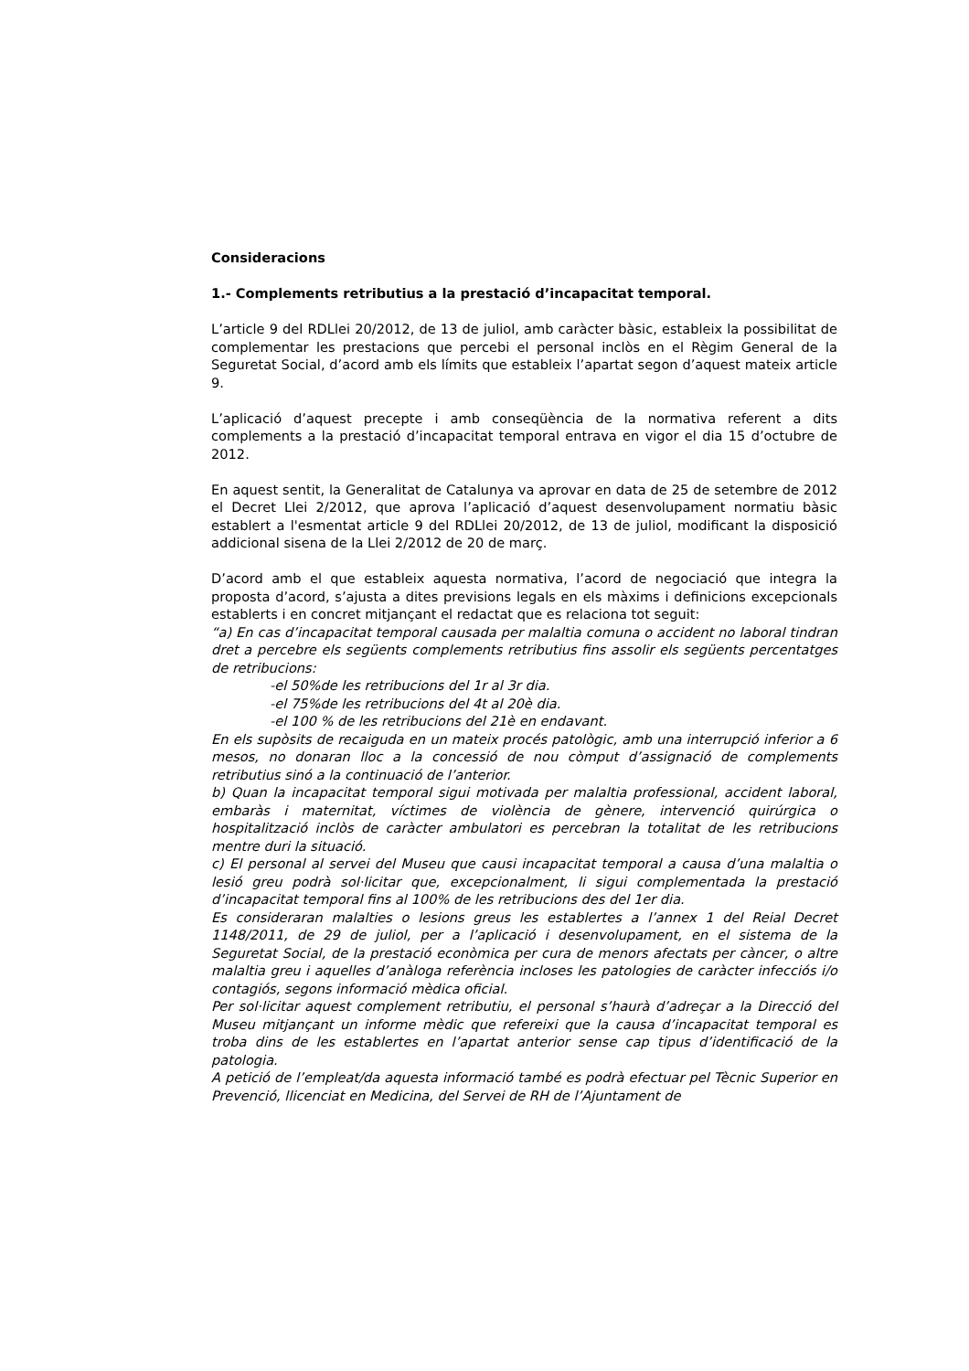Consideracions
1.- Complements retributius a la prestació d’incapacitat temporal.
L’article 9 del RDLlei 20/2012, de 13 de juliol, amb caràcter bàsic, estableix la possibilitat de complementar les prestacions que percebi el personal inclòs en el Règim General de la Seguretat Social, d’acord amb els límits que estableix l’apartat segon d’aquest mateix article 9.
L’aplicació d’aquest precepte i amb conseqüència de la normativa referent a dits complements a la prestació d’incapacitat temporal entrava en vigor el dia 15 d’octubre de 2012.
En aquest sentit, la Generalitat de Catalunya va aprovar en data de 25 de setembre de 2012 el Decret Llei 2/2012, que aprova l’aplicació d’aquest desenvolupament normatiu bàsic establert a l'esmentat article 9 del RDLlei 20/2012, de 13 de juliol, modificant la disposició addicional sisena de la Llei 2/2012 de 20 de març.
D’acord amb el que estableix aquesta normativa, l’acord de negociació que integra la proposta d’acord, s’ajusta a dites previsions legals en els màxims i definicions excepcionals establerts i en concret mitjançant el redactat que es relaciona tot seguit:
“a) En cas d’incapacitat temporal causada per malaltia comuna o accident no laboral tindran dret a percebre els següents complements retributius fins assolir els següents percentatges de retribucions:
-el 50%de les retribucions del 1r al 3r dia.
-el 75%de les retribucions del 4t al 20è dia.
-el 100 % de les retribucions del 21è en endavant.
En els supòsits de recaiguda en un mateix procés patològic, amb una interrupció inferior a 6 mesos, no donaran lloc a la concessió de nou còmput d’assignació de complements retributius sinó a la continuació de l’anterior.
b) Quan la incapacitat temporal sigui motivada per malaltia professional, accident laboral, embaràs i maternitat, víctimes de violència de gènere, intervenció quirúrgica o hospitalització inclòs de caràcter ambulatori es percebran la totalitat de les retribucions mentre duri la situació.
c) El personal al servei del Museu que causi incapacitat temporal a causa d’una malaltia o lesió greu podrà sol·licitar que, excepcionalment, li sigui complementada la prestació d’incapacitat temporal fins al 100% de les retribucions des del 1er dia.
Es consideraran malalties o lesions greus les establertes a l’annex 1 del Reial Decret 1148/2011, de 29 de juliol, per a l’aplicació i desenvolupament, en el sistema de la Seguretat Social, de la prestació econòmica per cura de menors afectats per càncer, o altre malaltia greu i aquelles d’anàloga referència incloses les patologies de caràcter infecciós i/o contagiós, segons informació mèdica oficial.
Per sol·licitar aquest complement retributiu, el personal s’haurà d’adreçar a la Direcció del Museu mitjançant un informe mèdic que refereixi que la causa d’incapacitat temporal es troba dins de les establertes en l’apartat anterior sense cap tipus d’identificació de la patologia.
A petició de l’empleat/da aquesta informació també es podrà efectuar pel Tècnic Superior en Prevenció, llicenciat en Medicina, del Servei de RH de l’Ajuntament de